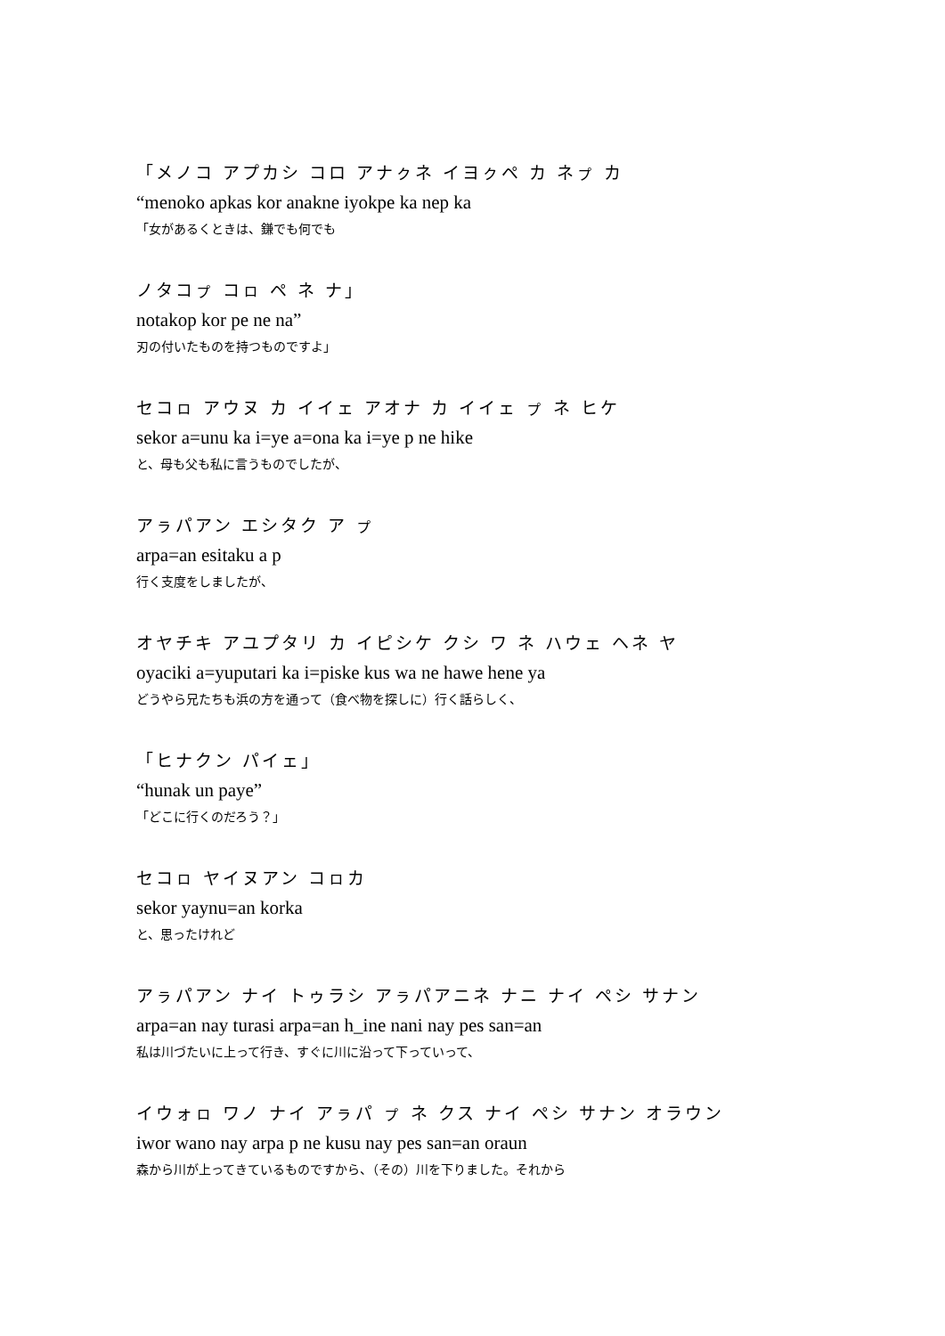「メノコ アプカシ コロ アナㇰネ イヨㇰペ カ ネㇷ゚ カ
“menoko apkas kor anakne iyokpe ka nep ka
「女があるくときは、鎌でも何でも
ノタコㇷ゚ コㇿ ペ ネ ナ」
notakop kor pe ne na”
刃の付いたものを持つものですよ」
セコㇿ アウヌ カ イイェ アオナ カ イイェ ㇷ゚ ネ ヒケ
sekor a=unu ka i=ye a=ona ka i=ye p ne hike
と、母も父も私に言うものでしたが、
アㇻパアン エシタク ア ㇷ゚
arpa=an esitaku a p
行く支度をしましたが、
オヤチキ アユプタリ カ イピシケ クシ ワ ネ ハウェ ヘネ ヤ
oyaciki a=yuputari ka i=piske kus wa ne hawe hene ya
どうやら兄たちも浜の方を通って（食べ物を探しに）行く話らしく、
「ヒナクン パイェ」
“hunak un paye”
「どこに行くのだろう？」
セコㇿ ヤイヌアン コㇿカ
sekor yaynu=an korka
と、思ったけれど
アㇻパアン ナイ トゥラシ アㇻパアニネ ナニ ナイ ペシ サナン
arpa=an nay turasi arpa=an h_ine nani nay pes san=an
私は川づたいに上って行き、すぐに川に沿って下っていって、
イウォㇿ ワノ ナイ アㇻパ ㇷ゚ ネ クス ナイ ペシ サナン オラウン
iwor wano nay arpa p ne kusu nay pes san=an oraun
森から川が上ってきているものですから、（その）川を下りました。それから